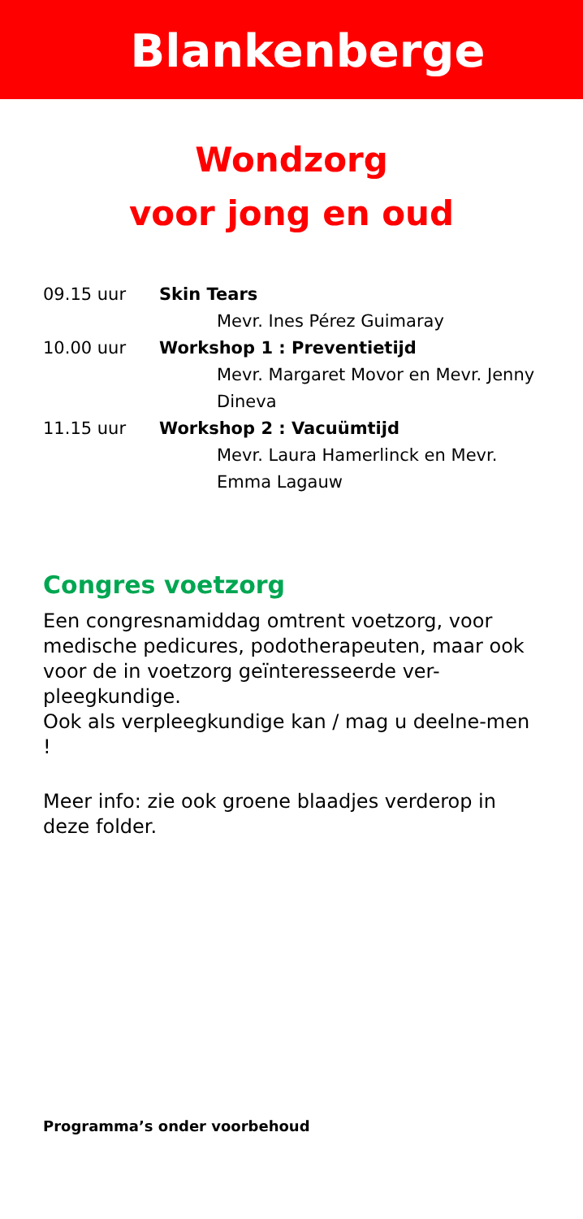Blankenberge
Wondzorg
voor jong en oud
09.15 uur Skin Tears
Mevr. Ines Pérez Guimaray
10.00 uur Workshop 1 : Preventietijd
Mevr. Margaret Movor en Mevr. Jenny Dineva
11.15 uur Workshop 2 : Vacuümtijd
Mevr. Laura Hamerlinck en Mevr. Emma Lagauw
Congres voetzorg
Een congresnamiddag omtrent voetzorg, voor medische pedicures, podotherapeuten, maar ook voor de in voetzorg geïnteresseerde ver-pleegkundige.
Ook als verpleegkundige kan / mag u deelne-men !
Meer info: zie ook groene blaadjes verderop in deze folder.
Programma’s onder voorbehoud